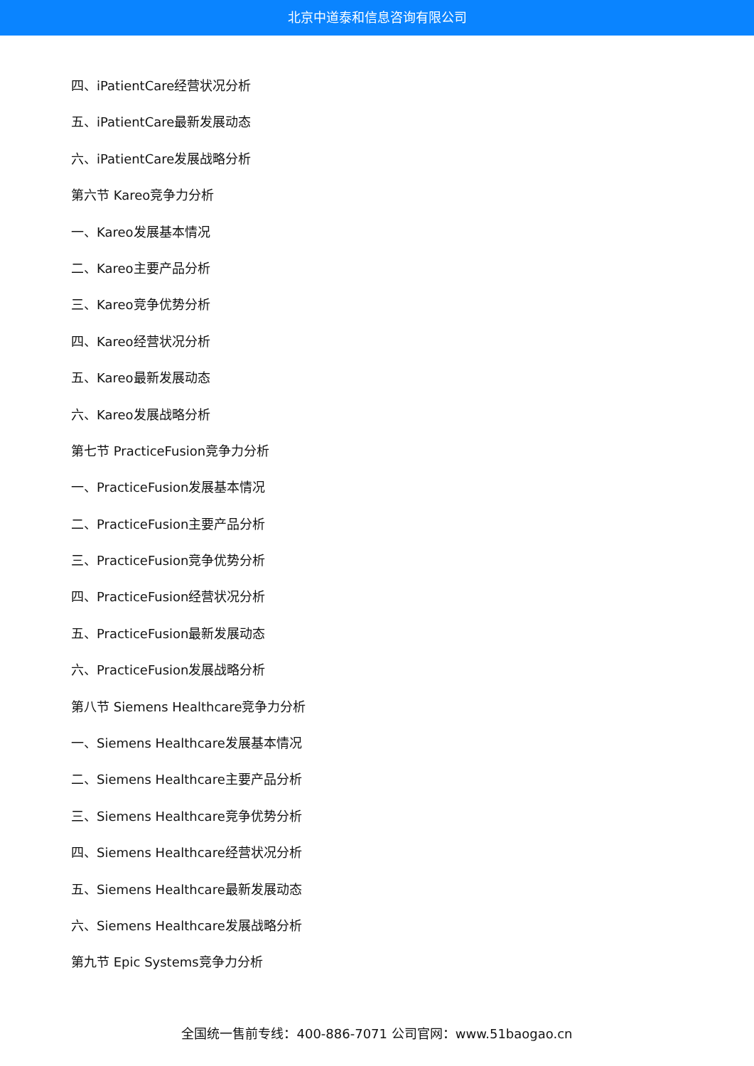北京中道泰和信息咨询有限公司
四、iPatientCare经营状况分析
五、iPatientCare最新发展动态
六、iPatientCare发展战略分析
第六节 Kareo竞争力分析
一、Kareo发展基本情况
二、Kareo主要产品分析
三、Kareo竞争优势分析
四、Kareo经营状况分析
五、Kareo最新发展动态
六、Kareo发展战略分析
第七节 PracticeFusion竞争力分析
一、PracticeFusion发展基本情况
二、PracticeFusion主要产品分析
三、PracticeFusion竞争优势分析
四、PracticeFusion经营状况分析
五、PracticeFusion最新发展动态
六、PracticeFusion发展战略分析
第八节 Siemens Healthcare竞争力分析
一、Siemens Healthcare发展基本情况
二、Siemens Healthcare主要产品分析
三、Siemens Healthcare竞争优势分析
四、Siemens Healthcare经营状况分析
五、Siemens Healthcare最新发展动态
六、Siemens Healthcare发展战略分析
第九节 Epic Systems竞争力分析
全国统一售前专线：400-886-7071 公司官网：www.51baogao.cn